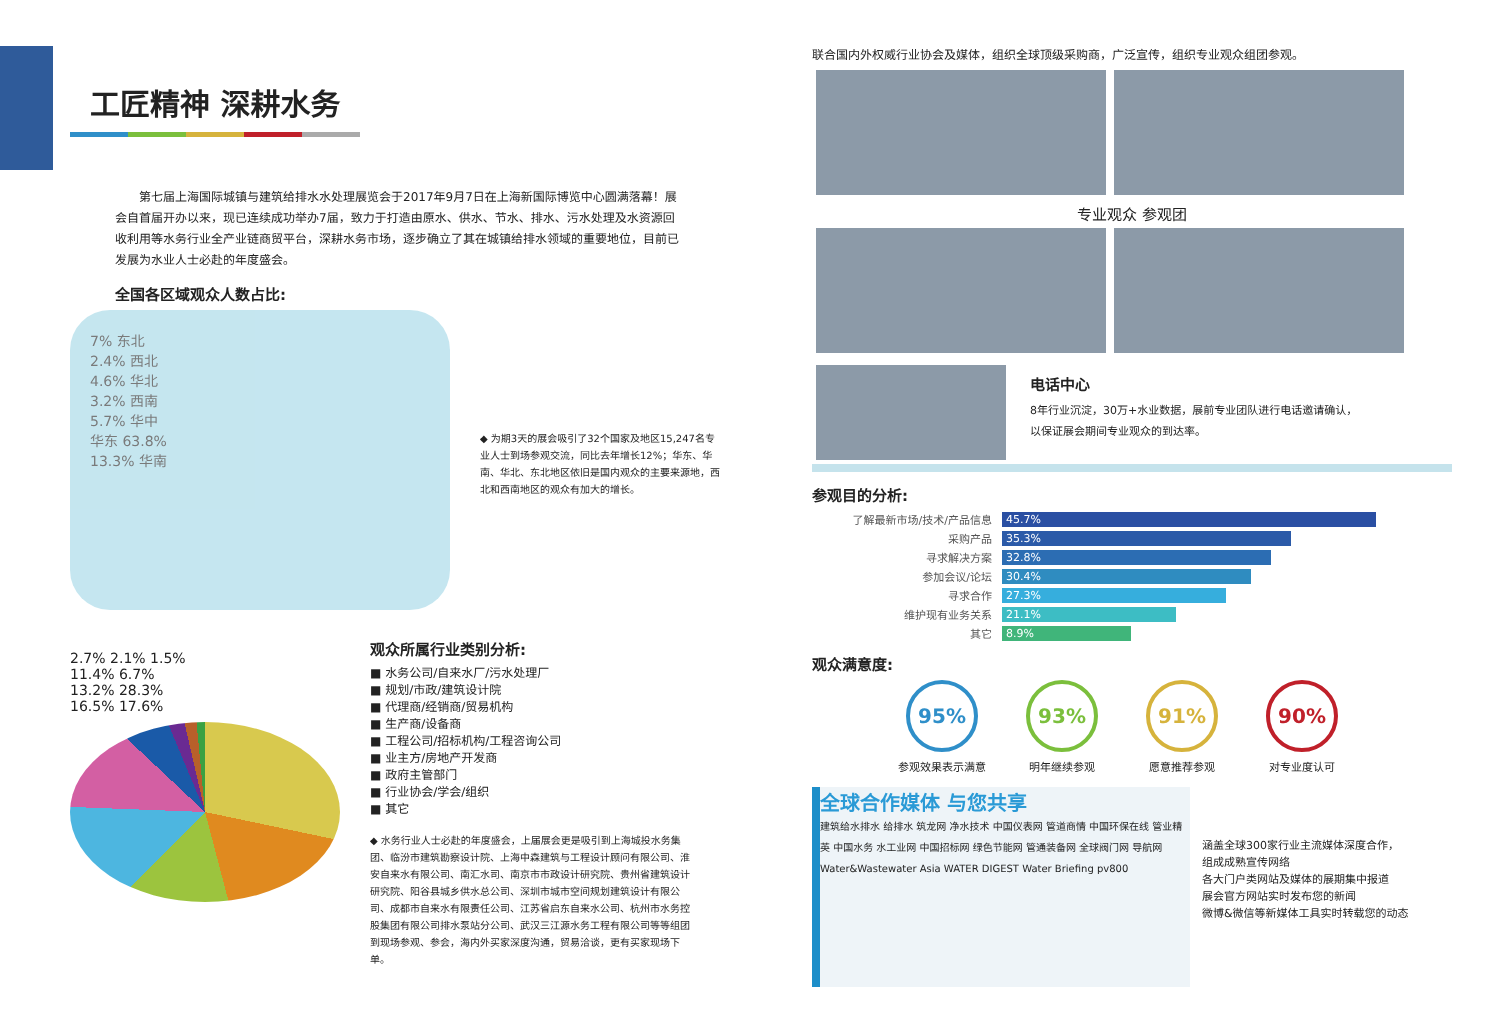工匠精神 深耕水务
　　第七届上海国际城镇与建筑给排水水处理展览会于2017年9月7日在上海新国际博览中心圆满落幕！展会自首届开办以来，现已连续成功举办7届，致力于打造由原水、供水、节水、排水、污水处理及水资源回收利用等水务行业全产业链商贸平台，深耕水务市场，逐步确立了其在城镇给排水领域的重要地位，目前已发展为水业人士必赴的年度盛会。
全国各区域观众人数占比:
7% 东北
2.4% 西北
4.6% 华北
3.2% 西南
5.7% 华中
华东 63.8%
13.3% 华南
◆ 为期3天的展会吸引了32个国家及地区15,247名专业人士到场参观交流，同比去年增长12%；华东、华南、华北、东北地区依旧是国内观众的主要来源地，西北和西南地区的观众有加大的增长。
2.7% 2.1% 1.5%
11.4% 6.7%
13.2% 28.3%
16.5% 17.6%
观众所属行业类别分析:
■ 水务公司/自来水厂/污水处理厂
■ 规划/市政/建筑设计院
■ 代理商/经销商/贸易机构
■ 生产商/设备商
■ 工程公司/招标机构/工程咨询公司
■ 业主方/房地产开发商
■ 政府主管部门
■ 行业协会/学会/组织
■ 其它
◆ 水务行业人士必赴的年度盛会，上届展会更是吸引到上海城投水务集团、临汾市建筑勘察设计院、上海中森建筑与工程设计顾问有限公司、淮安自来水有限公司、南汇水司、南京市市政设计研究院、贵州省建筑设计研究院、阳谷县城乡供水总公司、深圳市城市空间规划建筑设计有限公司、成都市自来水有限责任公司、江苏省启东自来水公司、杭州市水务控股集团有限公司排水泵站分公司、武汉三江源水务工程有限公司等等组团到现场参观、参会，海内外买家深度沟通，贸易洽谈，更有买家现场下单。
联合国内外权威行业协会及媒体，组织全球顶级采购商，广泛宣传，组织专业观众组团参观。
专业观众 参观团
电话中心
8年行业沉淀，30万+水业数据，展前专业团队进行电话邀请确认，
以保证展会期间专业观众的到达率。
参观目的分析:
了解最新市场/技术/产品信息 45.7%
采购产品 35.3%
寻求解决方案 32.8%
参加会议/论坛 30.4%
寻求合作 27.3%
维护现有业务关系 21.1%
其它 8.9%
观众满意度:
95%
参观效果表示满意
93%
明年继续参观
91%
愿意推荐参观
90%
对专业度认可
全球合作媒体 与您共享
建筑给水排水 给排水 筑龙网 净水技术 中国仪表网 管道商情 中国环保在线 管业精英 中国水务 水工业网 中国招标网 绿色节能网 管通装备网 全球阀门网 导航网 Water&Wastewater Asia WATER DIGEST Water Briefing pv800
涵盖全球300家行业主流媒体深度合作，
组成成熟宣传网络
各大门户类网站及媒体的展期集中报道
展会官方网站实时发布您的新闻
微博&微信等新媒体工具实时转载您的动态